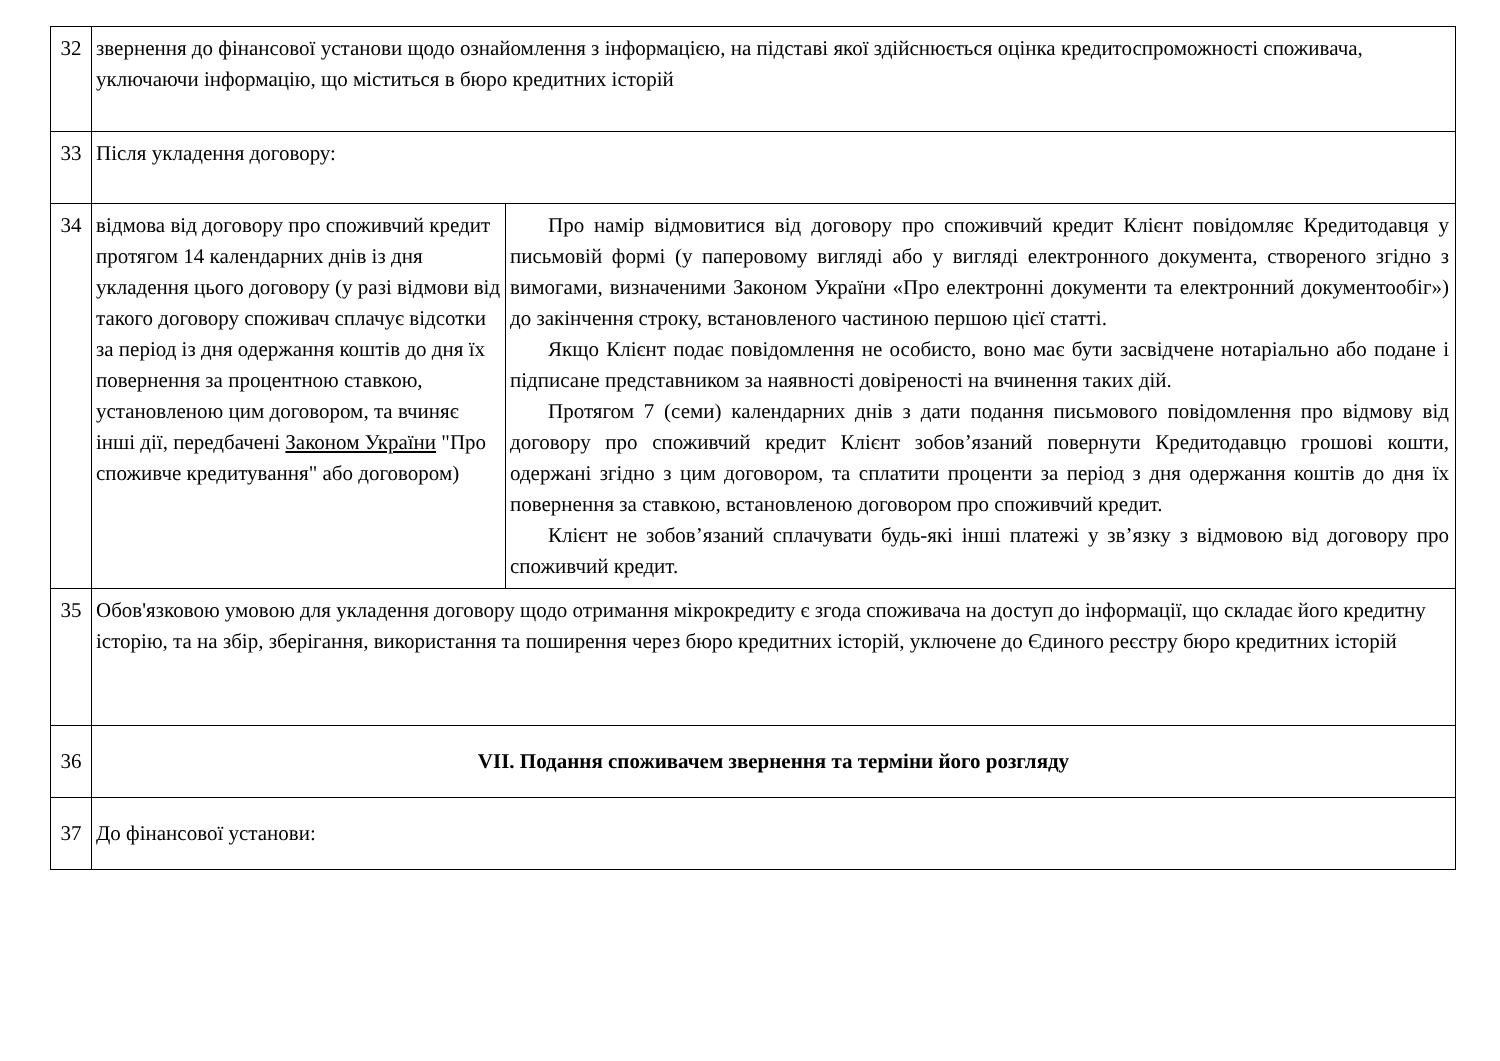| 32 | звернення до фінансової установи щодо ознайомлення з інформацією, на підставі якої здійснюється оцінка кредитоспроможності споживача, уключаючи інформацію, що міститься в бюро кредитних історій | |
| 33 | Після укладення договору: | |
| 34 | відмова від договору про споживчий кредит протягом 14 календарних днів із дня укладення цього договору (у разі відмови від такого договору споживач сплачує відсотки за період із дня одержання коштів до дня їх повернення за процентною ставкою, установленою цим договором, та вчиняє інші дії, передбачені Законом України "Про споживче кредитування" або договором) | Про намір відмовитися від договору про споживчий кредит Клієнт повідомляє Кредитодавця у письмовій формі (у паперовому вигляді або у вигляді електронного документа, створеного згідно з вимогами, визначеними Законом України «Про електронні документи та електронний документообіг») до закінчення строку, встановленого частиною першою цієї статті. Якщо Клієнт подає повідомлення не особисто, воно має бути засвідчене нотаріально або подане і підписане представником за наявності довіреності на вчинення таких дій. Протягом 7 (семи) календарних днів з дати подання письмового повідомлення про відмову від договору про споживчий кредит Клієнт зобов’язаний повернути Кредитодавцю грошові кошти, одержані згідно з цим договором, та сплатити проценти за період з дня одержання коштів до дня їх повернення за ставкою, встановленою договором про споживчий кредит. Клієнт не зобов’язаний сплачувати будь-які інші платежі у зв’язку з відмовою від договору про споживчий кредит. |
| 35 | Обов'язковою умовою для укладення договору щодо отримання мікрокредиту є згода споживача на доступ до інформації, що складає його кредитну історію, та на збір, зберігання, використання та поширення через бюро кредитних історій, уключене до Єдиного реєстру бюро кредитних історій | |
| 36 | VII. Подання споживачем звернення та терміни його розгляду | |
| 37 | До фінансової установи: | |